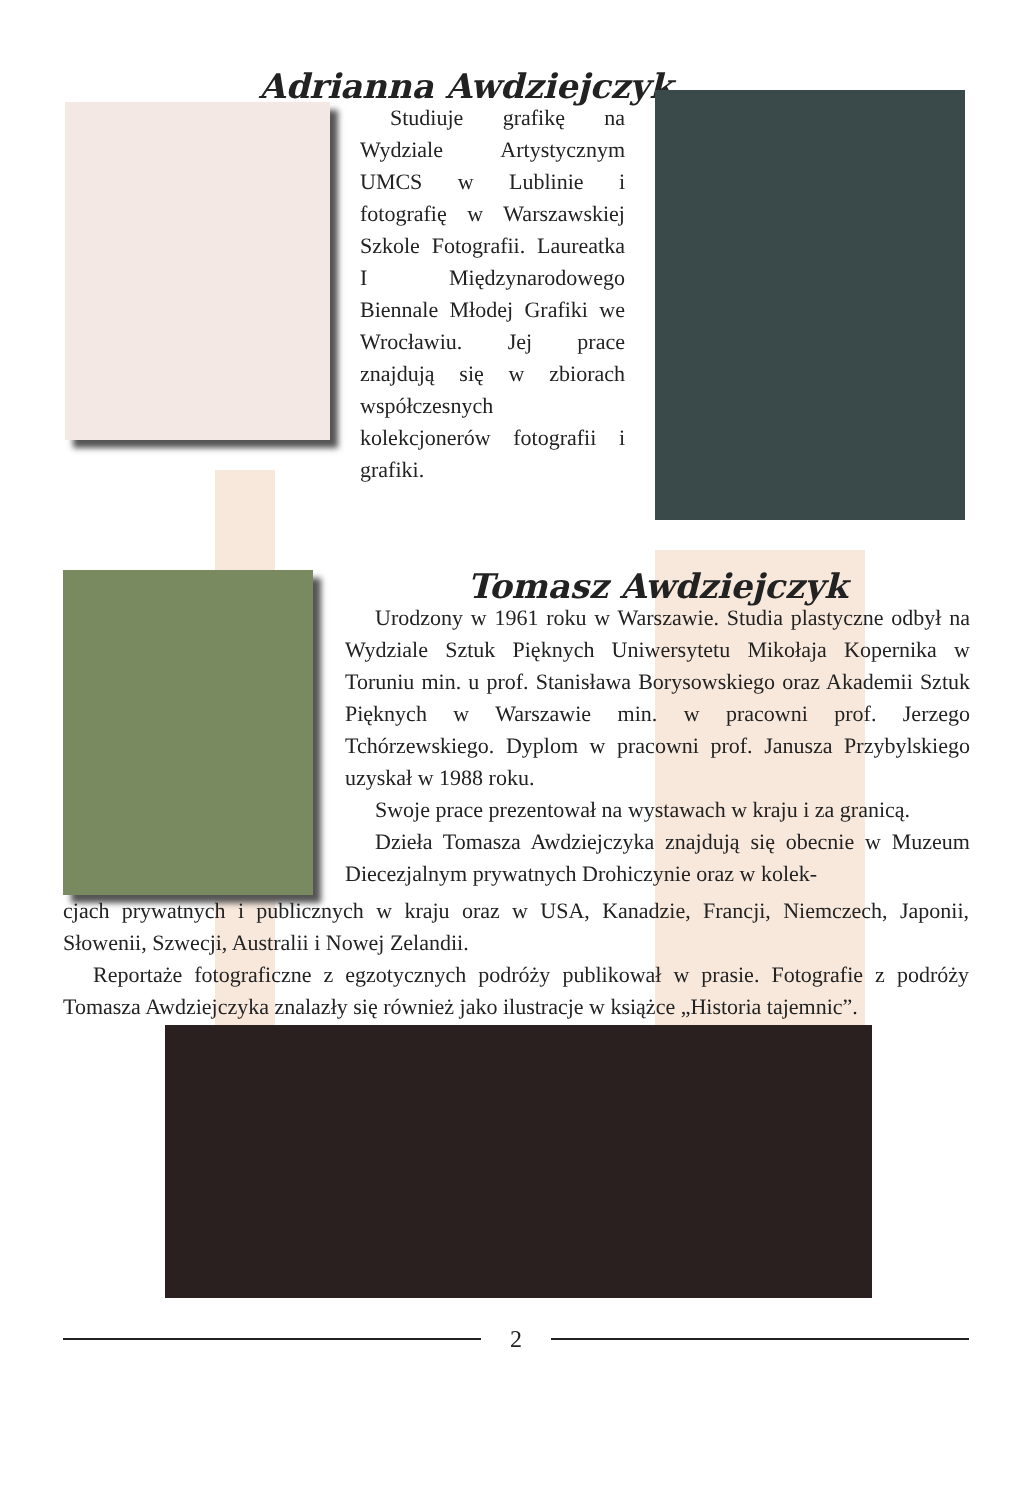Adrianna Awdziejczyk
Studiuje grafikę na Wydziale Artystycznym UMCS w Lublinie i fotografię w Warszawskiej Szkole Fotografii. Laureatka I Międzynarodowego Biennale Młodej Grafiki we Wrocławiu. Jej prace znajdują się w zbiorach współczesnych kolekcjonerów fotografii i grafiki.
Tomasz Awdziejczyk
Urodzony w 1961 roku w Warszawie. Studia plastyczne odbył na Wydziale Sztuk Pięknych Uniwersytetu Mikołaja Kopernika w Toruniu min. u prof. Stanisława Borysowskiego oraz Akademii Sztuk Pięknych w Warszawie min. w pracowni prof. Jerzego Tchórzewskiego. Dyplom w pracowni prof. Janusza Przybylskiego uzyskał w 1988 roku.
Swoje prace prezentował na wystawach w kraju i za granicą.
Dzieła Tomasza Awdziejczyka znajdują się obecnie w Muzeum Diecezjalnym prywatnych Drohiczynie oraz w kolek-
cjach prywatnych i publicznych w kraju oraz w USA, Kanadzie, Francji, Niemczech, Japonii, Słowenii, Szwecji, Australii i Nowej Zelandii.
Reportaże fotograficzne z egzotycznych podróży publikował w prasie. Fotografie z podróży Tomasza Awdziejczyka znalazły się również jako ilustracje w książce „Historia tajemnic”.
2